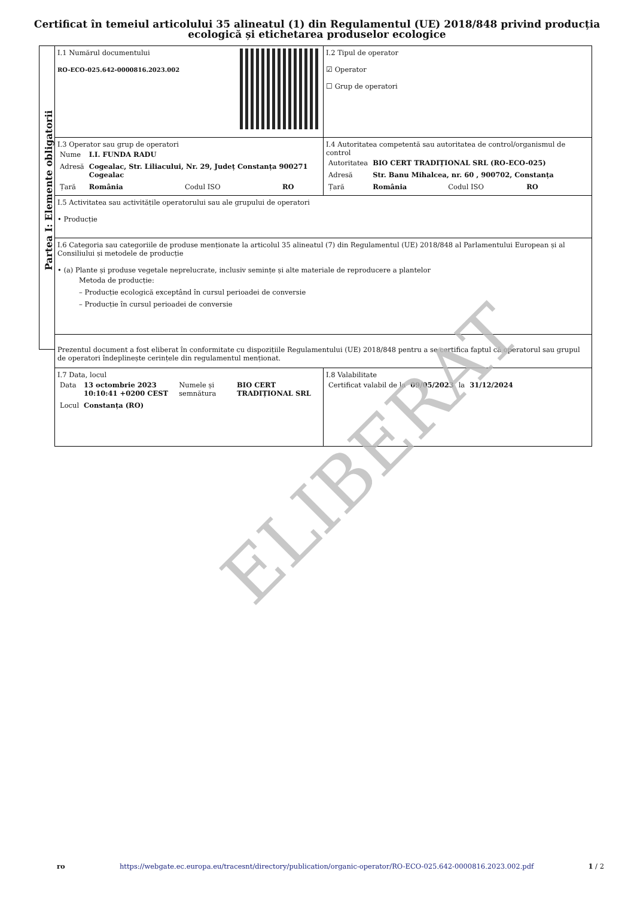Certificat în temeiul articolului 35 alineatul (1) din Regulamentul (UE) 2018/848 privind producția
ecologică și etichetarea produselor ecologice
Partea I: Elemente obligatorii
I.1 Numărul documentului
RO-ECO-025.642-0000816.2023.002
I.2 Tipul de operator
☑ Operator
☐ Grup de operatori
I.3 Operator sau grup de operatori
| Nume | I.I. FUNDA RADU | | |
| Adresă | Cogealac, Str. Liliacului, Nr. 29, Județ Constanța 900271 Cogealac | | |
| Țară | România | Codul ISO | RO |
I.4 Autoritatea competentă sau autoritatea de control/organismul de control
| Autoritatea | BIO CERT TRADIȚIONAL SRL (RO-ECO-025) | | |
| Adresă | Str. Banu Mihalcea, nr. 60 , 900702, Constanța | | |
| Țară | România | Codul ISO | RO |
I.5 Activitatea sau activitățile operatorului sau ale grupului de operatori
• Producție
I.6 Categoria sau categoriile de produse menționate la articolul 35 alineatul (7) din Regulamentul (UE) 2018/848 al Parlamentului European și al Consiliului și metodele de producție
• (a) Plante și produse vegetale neprelucrate, inclusiv semințe și alte materiale de reproducere a plantelor
Metoda de producție:
– Producție ecologică exceptând în cursul perioadei de conversie
– Producție în cursul perioadei de conversie
Prezentul document a fost eliberat în conformitate cu dispozițiile Regulamentului (UE) 2018/848 pentru a se certifica faptul că operatorul sau grupul de operatori îndeplinește cerințele din regulamentul menționat.
I.7 Data, locul
| Data | 13 octombrie 2023 10:10:41 +0200 CEST | Numele și semnătura | BIO CERT TRADIȚIONAL SRL |
| Locul | Constanța (RO) | | |
I.8 Valabilitate
| Certificat valabil de la | 09/05/2023 | la | 31/12/2024 |
ELIBERAT
ro https://webgate.ec.europa.eu/tracesnt/directory/publication/organic-operator/RO-ECO-025.642-0000816.2023.002.pdf 1 / 2